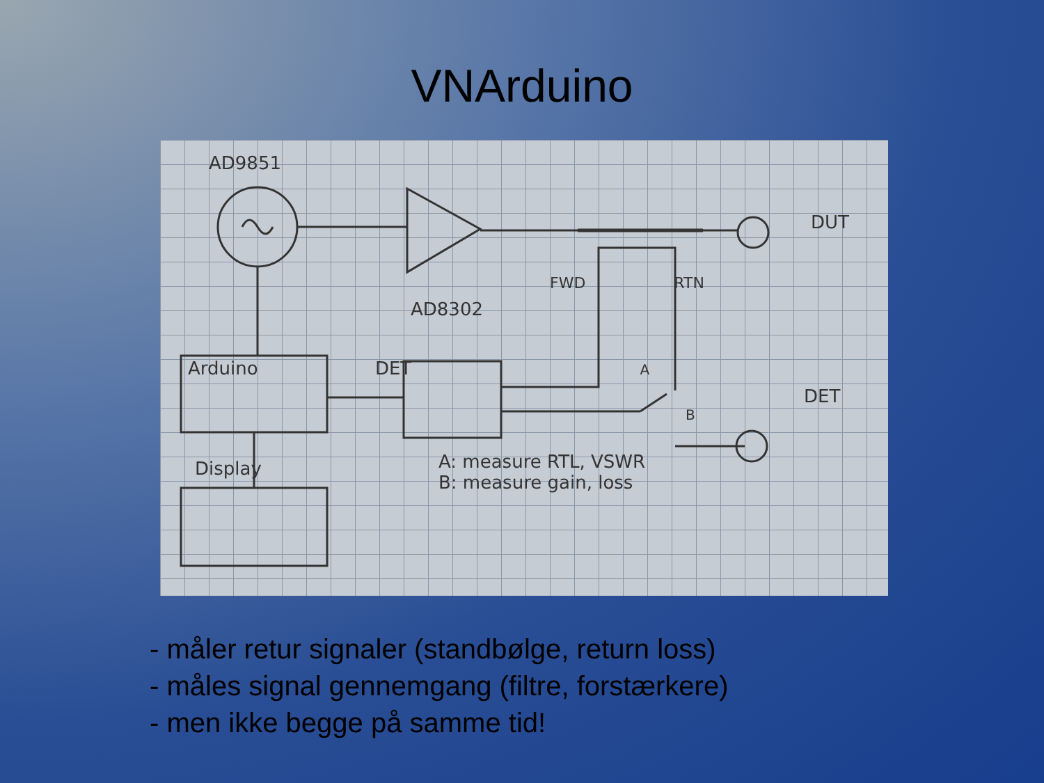VNArduino
AD9851
DUT
FWD RTN
AD8302
Arduino DET A
DET
B
A: measure RTL, VSWR
B: measure gain, loss
Display
- måler retur signaler (standbølge, return loss)
- måles signal gennemgang (filtre, forstærkere)
- men ikke begge på samme tid!